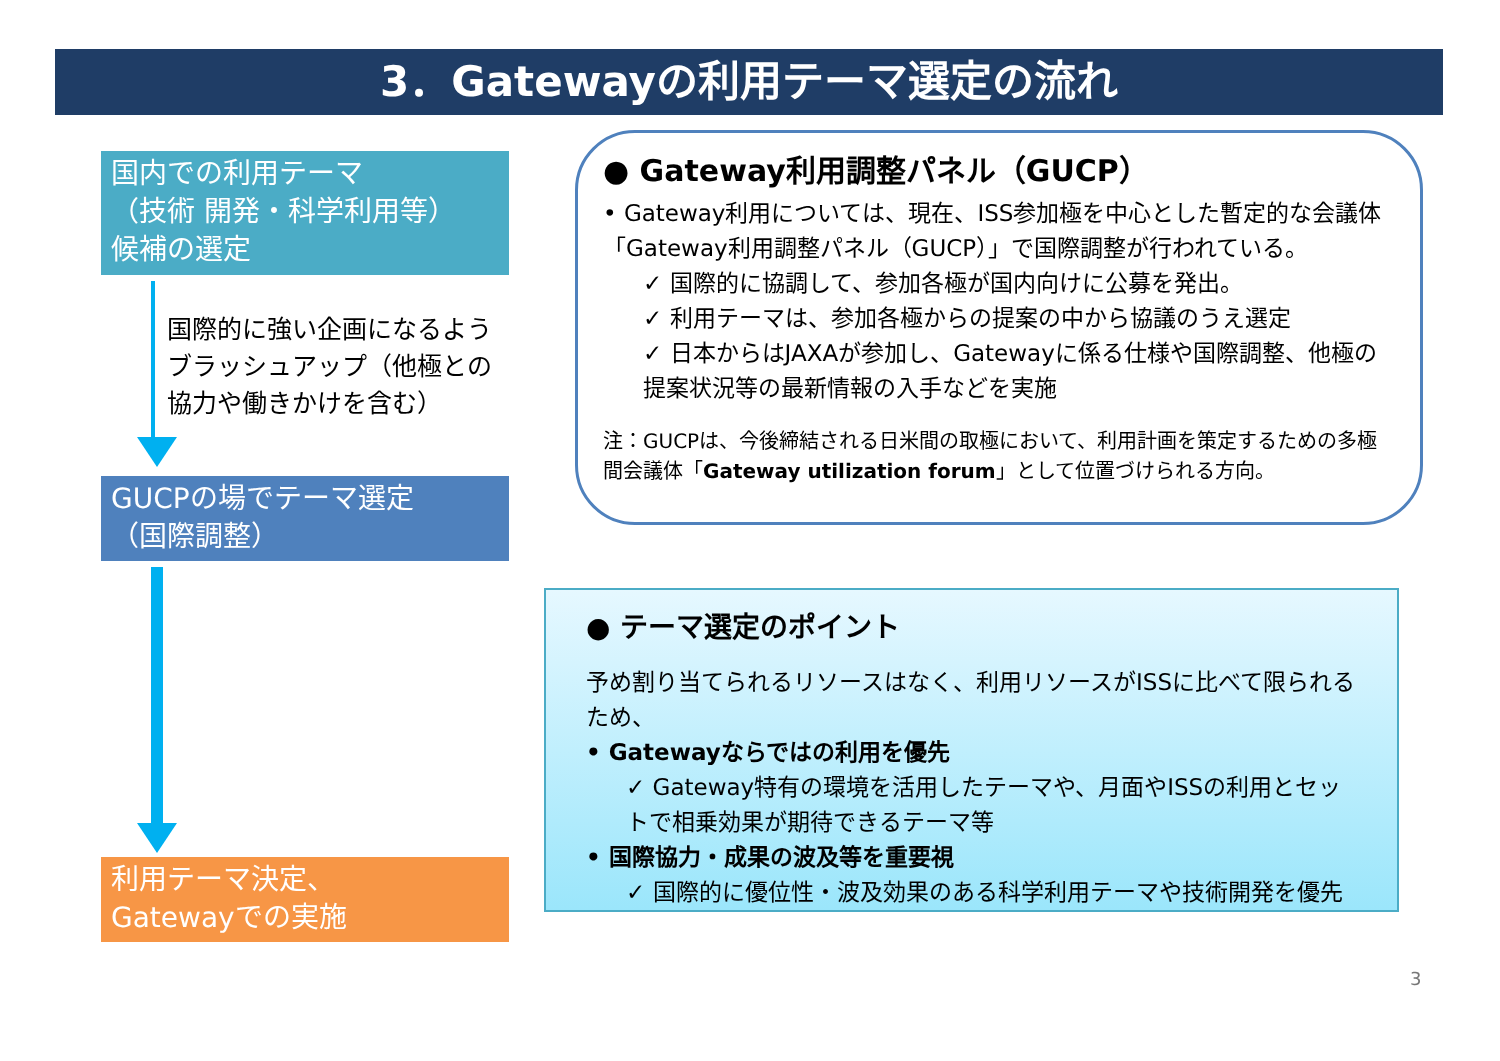3．Gatewayの利用テーマ選定の流れ
国内での利用テーマ
（技術 開発・科学利用等）
候補の選定
国際的に強い企画になるようブラッシュアップ（他極との協力や働きかけを含む）
GUCPの場でテーマ選定
（国際調整）
利用テーマ決定、
Gatewayでの実施
● Gateway利用調整パネル（GUCP）
• Gateway利用については、現在、ISS参加極を中心とした暫定的な会議体「Gateway利用調整パネル（GUCP）」で国際調整が行われている。
✓ 国際的に協調して、参加各極が国内向けに公募を発出。
✓ 利用テーマは、参加各極からの提案の中から協議のうえ選定
✓ 日本からはJAXAが参加し、Gatewayに係る仕様や国際調整、他極の提案状況等の最新情報の入手などを実施
注：GUCPは、今後締結される日米間の取極において、利用計画を策定するための多極間会議体「Gateway utilization forum」として位置づけられる方向。
● テーマ選定のポイント
予め割り当てられるリソースはなく、利用リソースがISSに比べて限られるため、
• Gatewayならではの利用を優先
✓ Gateway特有の環境を活用したテーマや、月面やISSの利用とセットで相乗効果が期待できるテーマ等
• 国際協力・成果の波及等を重要視
✓ 国際的に優位性・波及効果のある科学利用テーマや技術開発を優先
3